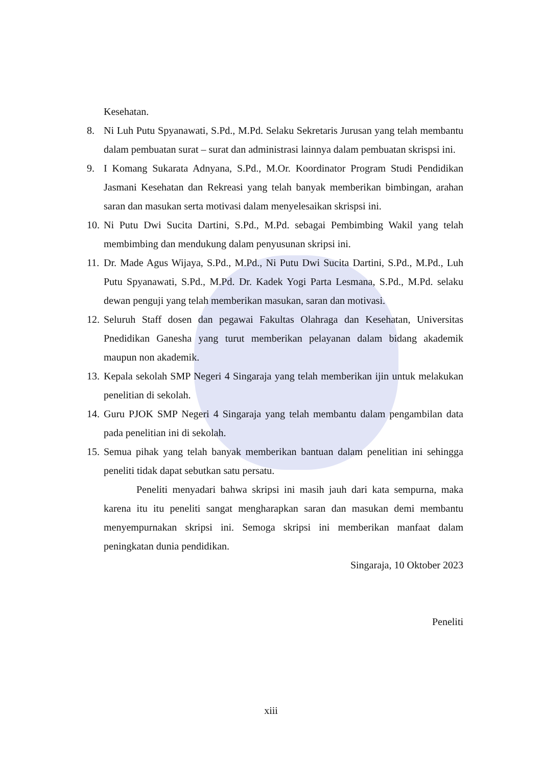Kesehatan.
8. Ni Luh Putu Spyanawati, S.Pd., M.Pd. Selaku Sekretaris Jurusan yang telah membantu dalam pembuatan surat – surat dan administrasi lainnya dalam pembuatan skrispsi ini.
9. I Komang Sukarata Adnyana, S.Pd., M.Or. Koordinator Program Studi Pendidikan Jasmani Kesehatan dan Rekreasi yang telah banyak memberikan bimbingan, arahan saran dan masukan serta motivasi dalam menyelesaikan skrispsi ini.
10. Ni Putu Dwi Sucita Dartini, S.Pd., M.Pd. sebagai Pembimbing Wakil yang telah membimbing dan mendukung dalam penyusunan skripsi ini.
11. Dr. Made Agus Wijaya, S.Pd., M.Pd., Ni Putu Dwi Sucita Dartini, S.Pd., M.Pd., Luh Putu Spyanawati, S.Pd., M.Pd. Dr. Kadek Yogi Parta Lesmana, S.Pd., M.Pd. selaku dewan penguji yang telah memberikan masukan, saran dan motivasi.
12. Seluruh Staff dosen dan pegawai Fakultas Olahraga dan Kesehatan, Universitas Pnedidikan Ganesha yang turut memberikan pelayanan dalam bidang akademik maupun non akademik.
13. Kepala sekolah SMP Negeri 4 Singaraja yang telah memberikan ijin untuk melakukan penelitian di sekolah.
14. Guru PJOK SMP Negeri 4 Singaraja yang telah membantu dalam pengambilan data pada penelitian ini di sekolah.
15. Semua pihak yang telah banyak memberikan bantuan dalam penelitian ini sehingga peneliti tidak dapat sebutkan satu persatu.
Peneliti menyadari bahwa skripsi ini masih jauh dari kata sempurna, maka karena itu itu peneliti sangat mengharapkan saran dan masukan demi membantu menyempurnakan skripsi ini. Semoga skripsi ini memberikan manfaat dalam peningkatan dunia pendidikan.
Singaraja, 10 Oktober 2023
Peneliti
xiii